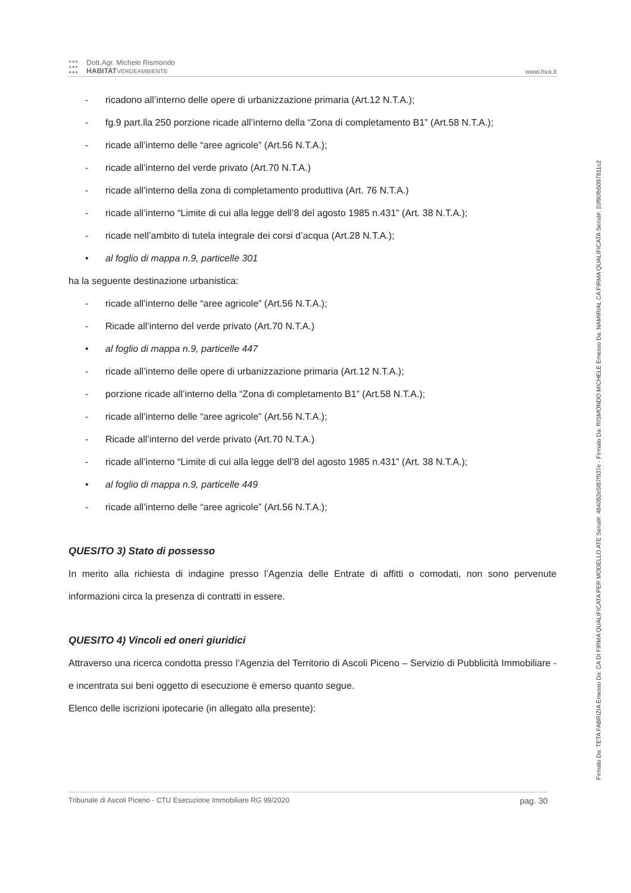●●●
●●●
●●●
Dott.Agr. Michele Rismondo
HABITAT VERDEAMBIENTE
www.hva.it
- ricadono all’interno delle opere di urbanizzazione primaria (Art.12 N.T.A.);
- fg.9 part.lla 250 porzione ricade all’interno della “Zona di completamento B1” (Art.58 N.T.A.);
- ricade all’interno delle “aree agricole” (Art.56 N.T.A.);
- ricade all’interno del verde privato (Art.70 N.T.A.)
- ricade all’interno della zona di completamento produttiva (Art. 76 N.T.A.)
- ricade all’interno “Limite di cui alla legge dell’8 del agosto 1985 n.431” (Art. 38 N.T.A.);
- ricade nell’ambito di tutela integrale dei corsi d’acqua (Art.28 N.T.A.);
• al foglio di mappa n.9, particelle 301
ha la seguente destinazione urbanistica:
- ricade all’interno delle “aree agricole” (Art.56 N.T.A.);
- Ricade all’interno del verde privato (Art.70 N.T.A.)
• al foglio di mappa n.9, particelle 447
- ricade all’interno delle opere di urbanizzazione primaria (Art.12 N.T.A.);
- porzione ricade all’interno della “Zona di completamento B1” (Art.58 N.T.A.);
- ricade all’interno delle “aree agricole” (Art.56 N.T.A.);
- Ricade all’interno del verde privato (Art.70 N.T.A.)
- ricade all’interno “Limite di cui alla legge dell’8 del agosto 1985 n.431” (Art. 38 N.T.A.);
• al foglio di mappa n.9, particelle 449
- ricade all’interno delle “aree agricole” (Art.56 N.T.A.);
QUESITO 3) Stato di possesso
In merito alla richiesta di indagine presso l’Agenzia delle Entrate di affitti o comodati, non sono pervenute informazioni circa la presenza di contratti in essere.
QUESITO 4) Vincoli ed oneri giuridici
Attraverso una ricerca condotta presso l’Agenzia del Territorio di Ascoli Piceno – Servizio di Pubblicità Immobiliare - e incentrata sui beni oggetto di esecuzione è emerso quanto segue.
Elenco delle iscrizioni ipotecarie (in allegato alla presente):
Tribunale di Ascoli Piceno - CTU Esecuzione Immobiliare RG 99/2020 pag. 30
Firmato Da: TETA FABRIZIA Emesso Da: CA DI FIRMA QUALIFICATA PER MODELLO ATE Serial#: 484092e5f87f937e - Firmato Da: RISMONDO MICHELE Emesso Da: NAMIRIAL CA FIRMA QUALIFICATA Serial#: 20f90fb5097811c2